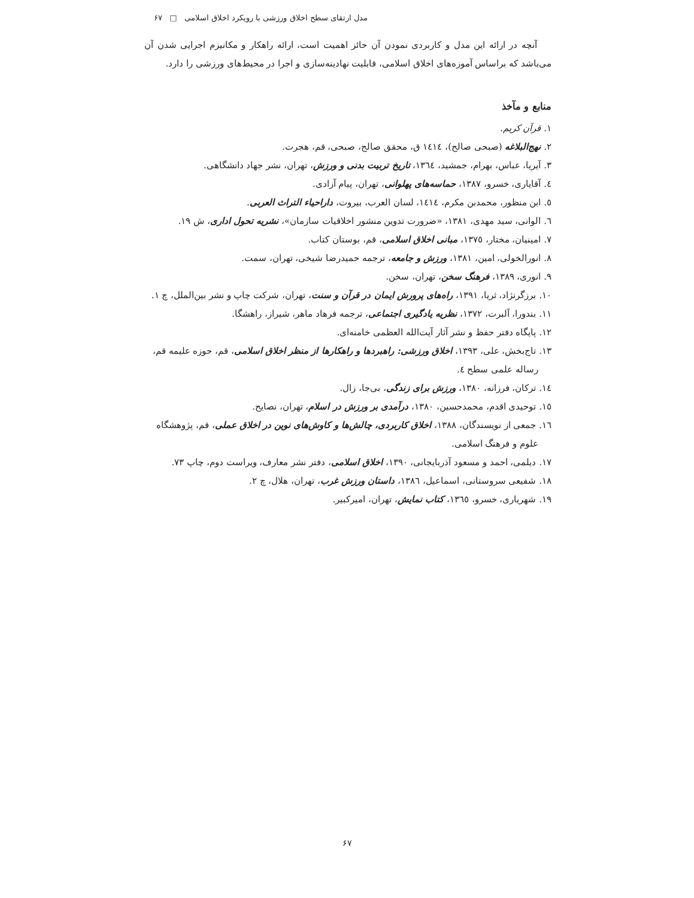مدل ارتقای سطح اخلاق ورزشی با رویکرد اخلاق اسلامی □ ۶۷
آنچه در ارائه این مدل و کاربردی نمودن آن حائز اهمیت است، ارائه راهکار و مکانیزم اجرایی شدن آن می‌باشد که براساس آموزه‌های اخلاق اسلامی، قابلیت نهادینه‌سازی و اجرا در محیط‌های ورزشی را دارد.
منابع و مآخذ
۱. قرآن کریم.
۲. نهج‌البلاغه (صبحی صالح)، ۱٤۱٤ ق، محقق صالح، صبحی، قم، هجرت.
۳. آیریا، عباس، بهرام، جمشید، ۱۳٦٤، تاریخ تربیت بدنی و ورزش، تهران، نشر جهاد دانشگاهی.
٤. آقایاری، خسرو، ۱۳۸۷، حماسه‌های پهلوانی، تهران، پیام آزادی.
٥. ابن منظور، محمدبن مکرم، ۱٤۱٤، لسان العرب، بیروت، داراحیاء التراث العربی.
٦. الوانی، سید مهدی، ۱۳۸۱، «ضرورت تدوین منشور اخلاقیات سازمان»، نشریه تحول اداری، ش ۱۹.
۷. امینیان، مختار، ۱۳۷٥، مبانی اخلاق اسلامی، قم، بوستان کتاب.
۸. انورالخولی، امین، ۱۳۸۱، ورزش و جامعه، ترجمه حمیدرضا شیخی، تهران، سمت.
۹. انوری، ۱۳۸۹، فرهنگ سخن، تهران، سخن.
۱۰. برزگرنژاد، ثریا، ۱۳۹۱، راه‌های پرورش ایمان در قرآن و سنت، تهران، شرکت چاپ و نشر بین‌الملل، چ ۱.
۱۱. بندورا، آلبرت، ۱۳۷۲، نظریه یادگیری اجتماعی، ترجمه فرهاد ماهر، شیراز، راهشگا.
۱۲. پایگاه دفتر حفظ و نشر آثار آیت‌الله العظمی خامنه‌ای.
۱۳. تاج‌بخش، علی، ۱۳۹۳، اخلاق ورزشی: راهبردها و راهکارها از منظر اخلاق اسلامی، قم، حوزه علیمه قم، رساله علمی سطح ٤.
۱٤. ترکان، فرزانه، ۱۳۸۰، ورزش برای زندگی، بی‌جا، زال.
۱٥. توحیدی اقدم، محمدحسین، ۱۳۸۰، درآمدی بر ورزش در اسلام، تهران، نصایح.
۱٦. جمعی از نویسندگان، ۱۳۸۸، اخلاق کاربردی، چالش‌ها و کاوش‌های نوین در اخلاق عملی، قم، پژوهشگاه علوم و فرهنگ اسلامی.
۱۷. دیلمی، احمد و مسعود آذربایجانی، ۱۳۹۰، اخلاق اسلامی، دفتر نشر معارف، ویراست دوم، چاپ ۷۳.
۱۸. شفیعی سروستانی، اسماعیل، ۱۳۸٦، داستان ورزش غرب، تهران، هلال، چ ۲.
۱۹. شهریاری، خسرو، ۱۳٦٥، کتاب نمایش، تهران، امیرکبیر.
۶۷